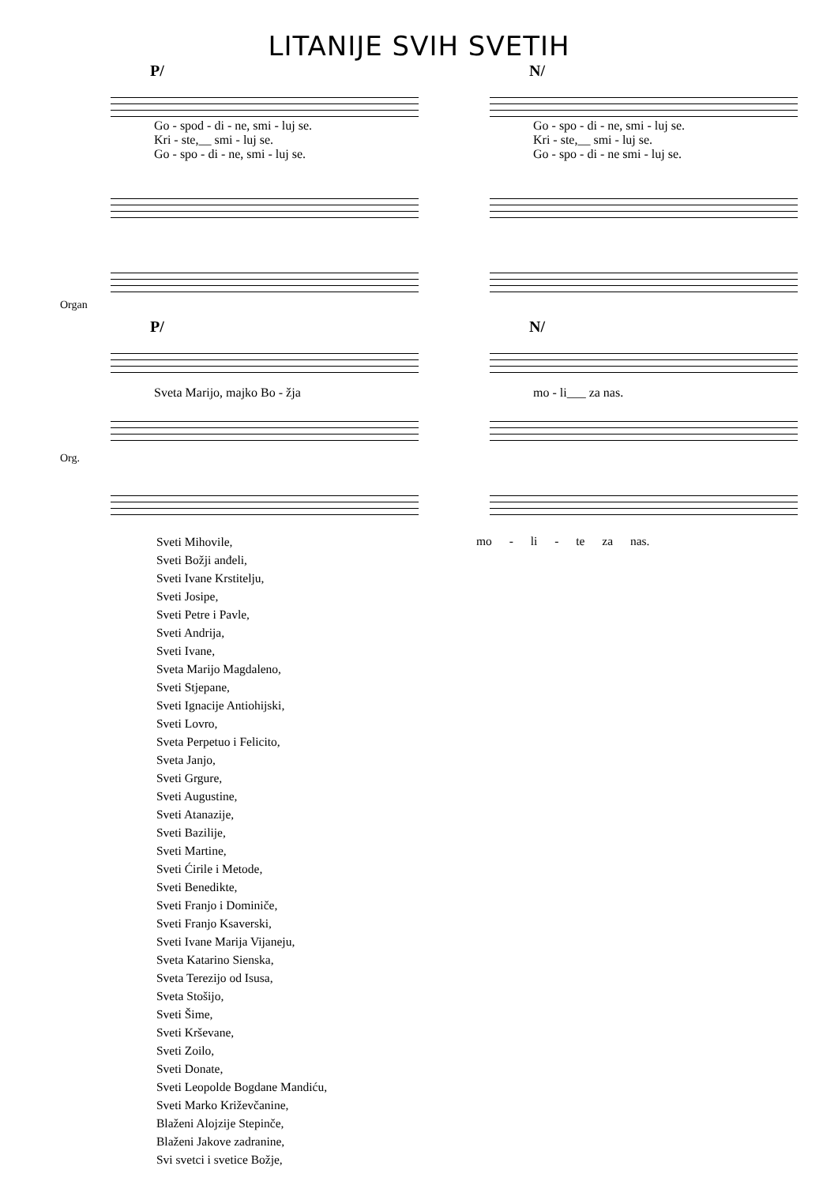LITANIJE SVIH SVETIH
P/
Go - spod - di - ne, smi - luj se.
Kri - ste,__ smi - luj se.
Go - spo - di - ne, smi - luj se.
Organ
N/
Go - spo - di - ne, smi - luj se.
Kri - ste,__ smi - luj se.
Go - spo - di - ne smi - luj se.
P/
Sveta Marijo, majko Bo - žja
Org.
N/
mo - li___ za nas.
Sveti Mihovile,
Sveti Božji anđeli,
Sveti Ivane Krstitelju,
Sveti Josipe,
Sveti Petre i Pavle,
Sveti Andrija,
Sveti Ivane,
Sveta Marijo Magdaleno,
Sveti Stjepane,
Sveti Ignacije Antiohijski,
Sveti Lovro,
Sveta Perpetuo i Felicito,
Sveta Janjo,
Sveti Grgure,
Sveti Augustine,
Sveti Atanazije,
Sveti Bazilije,
Sveti Martine,
Sveti Ćirile i Metode,
Sveti Benedikte,
Sveti Franjo i Dominiče,
Sveti Franjo Ksaverski,
Sveti Ivane Marija Vijaneju,
Sveta Katarino Sienska,
Sveta Terezijo od Isusa,
Sveta Stošijo,
Sveti Šime,
Sveti Krševane,
Sveti Zoilo,
Sveti Donate,
Sveti Leopolde Bogdane Mandiću,
Sveti Marko Križevčanine,
Blaženi Alojzije Stepinče,
Blaženi Jakove zadranine,
Svi svetci i svetice Božje,
mo - li - te za nas.